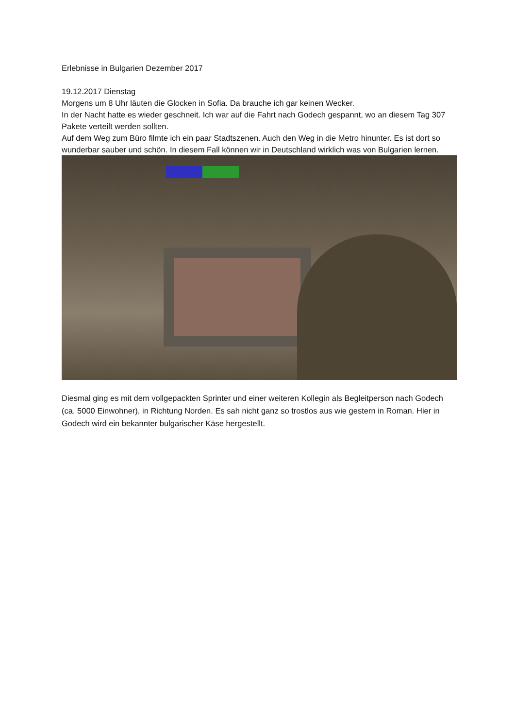Erlebnisse in Bulgarien Dezember 2017
19.12.2017 Dienstag
Morgens um 8 Uhr läuten die Glocken in Sofia. Da brauche ich gar keinen Wecker.
In der Nacht hatte es wieder geschneit. Ich war auf die Fahrt nach Godech gespannt, wo an diesem Tag 307 Pakete verteilt werden sollten.
Auf dem Weg zum Büro filmte ich ein paar Stadtszenen. Auch den Weg in die Metro hinunter. Es ist dort so wunderbar sauber und schön. In diesem Fall können wir in Deutschland wirklich was von Bulgarien lernen.
Diesmal ging es mit dem vollgepackten Sprinter und einer weiteren Kollegin als Begleitperson nach Godech (ca. 5000 Einwohner), in Richtung Norden. Es sah nicht ganz so trostlos aus wie gestern in Roman. Hier in Godech wird ein bekannter bulgarischer Käse hergestellt.